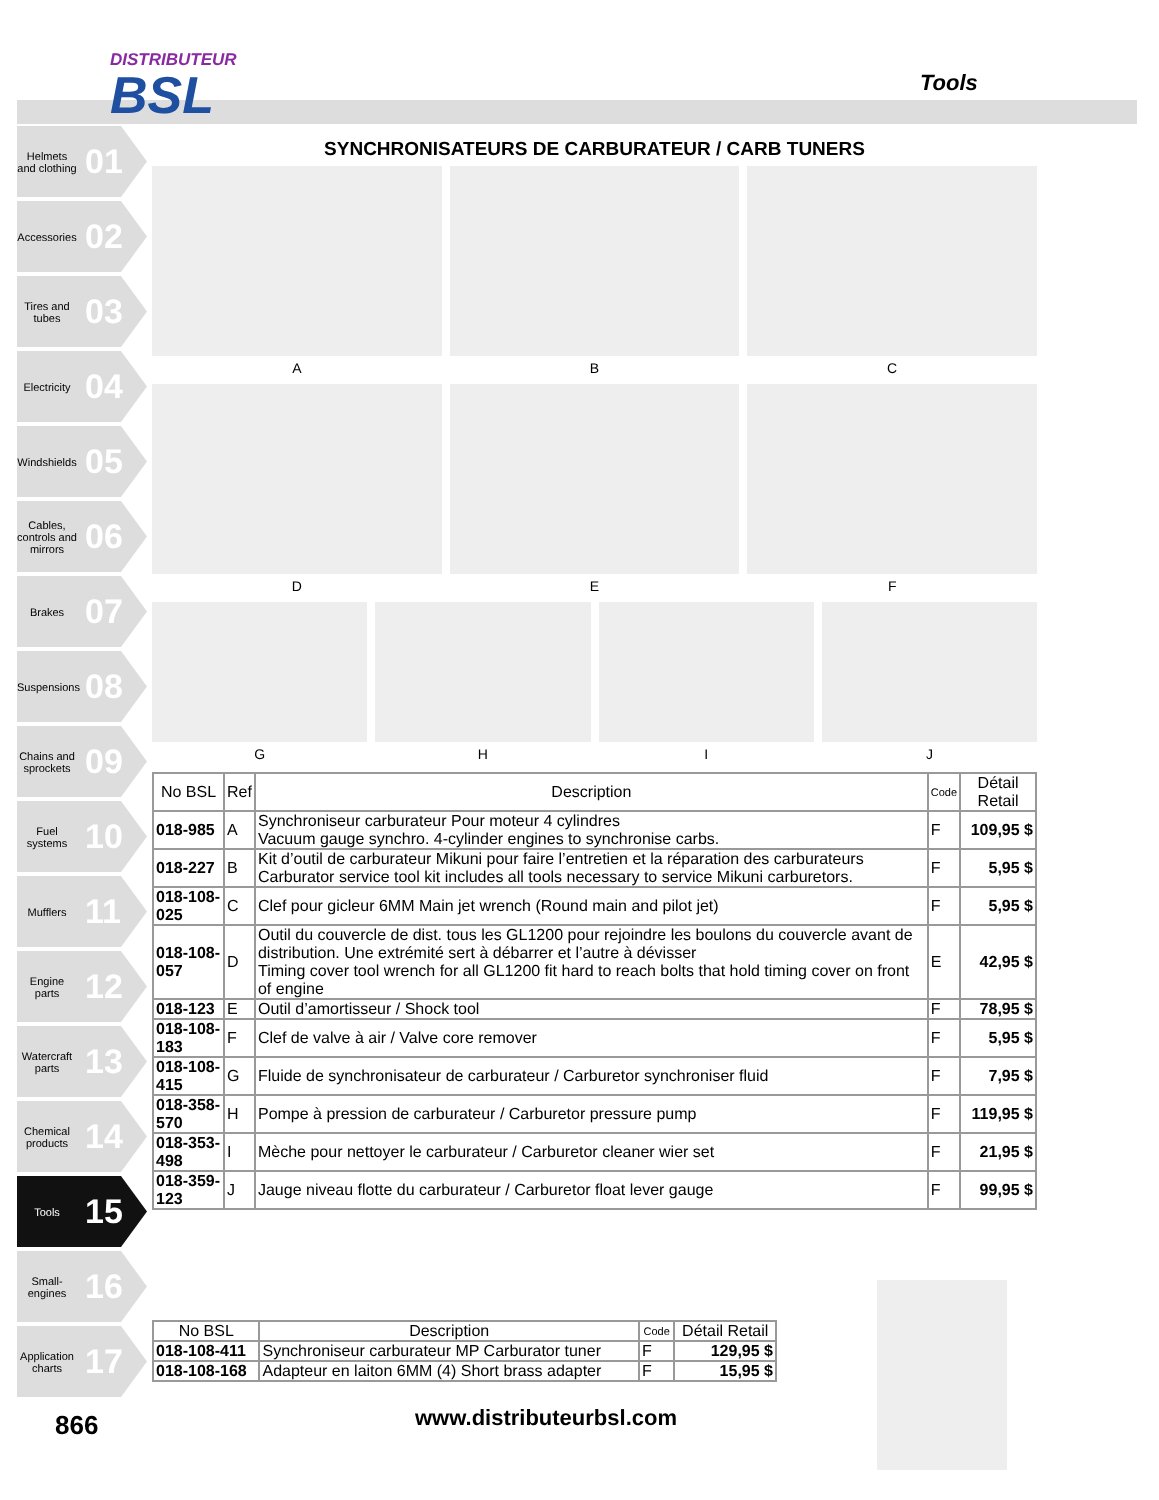DISTRIBUTEUR
BSL
Tools
Helmets and clothing 01
Accessories 02
Tires and tubes 03
Electricity 04
Windshields 05
Cables, controls and mirrors 06
Brakes 07
Suspensions 08
Chains and sprockets 09
Fuel systems 10
Mufflers 11
Engine parts 12
Watercraft parts 13
Chemical products 14
Tools 15
Small-engines 16
Application charts 17
SYNCHRONISATEURS DE CARBURATEUR / CARB TUNERS
A
B
C
D
E
F
G
H
I
J
| No BSL | Ref | Description | Code | Détail Retail |
| --- | --- | --- | --- | --- |
| 018-985 | A | Synchroniseur carburateur Pour moteur 4 cylindres Vacuum gauge synchro. 4-cylinder engines to synchronise carbs. | F | 109,95 $ |
| 018-227 | B | Kit d’outil de carburateur Mikuni pour faire l’entretien et la réparation des carburateurs Carburator service tool kit includes all tools necessary to service Mikuni carburetors. | F | 5,95 $ |
| 018-108-025 | C | Clef pour gicleur 6MM Main jet wrench (Round main and pilot jet) | F | 5,95 $ |
| 018-108-057 | D | Outil du couvercle de dist. tous les GL1200 pour rejoindre les boulons du couvercle avant de distribution. Une extrémité sert à débarrer et l’autre à dévisser Timing cover tool wrench for all GL1200 fit hard to reach bolts that hold timing cover on front of engine | E | 42,95 $ |
| 018-123 | E | Outil d’amortisseur / Shock tool | F | 78,95 $ |
| 018-108-183 | F | Clef de valve à air / Valve core remover | F | 5,95 $ |
| 018-108-415 | G | Fluide de synchronisateur de carburateur / Carburetor synchroniser fluid | F | 7,95 $ |
| 018-358-570 | H | Pompe à pression de carburateur / Carburetor pressure pump | F | 119,95 $ |
| 018-353-498 | I | Mèche pour nettoyer le carburateur / Carburetor cleaner wier set | F | 21,95 $ |
| 018-359-123 | J | Jauge niveau flotte du carburateur / Carburetor float lever gauge | F | 99,95 $ |
| No BSL | Description | Code | Détail Retail |
| --- | --- | --- | --- |
| 018-108-411 | Synchroniseur carburateur MP Carburator tuner | F | 129,95 $ |
| 018-108-168 | Adapteur en laiton 6MM (4) Short brass adapter | F | 15,95 $ |
866 www.distributeurbsl.com